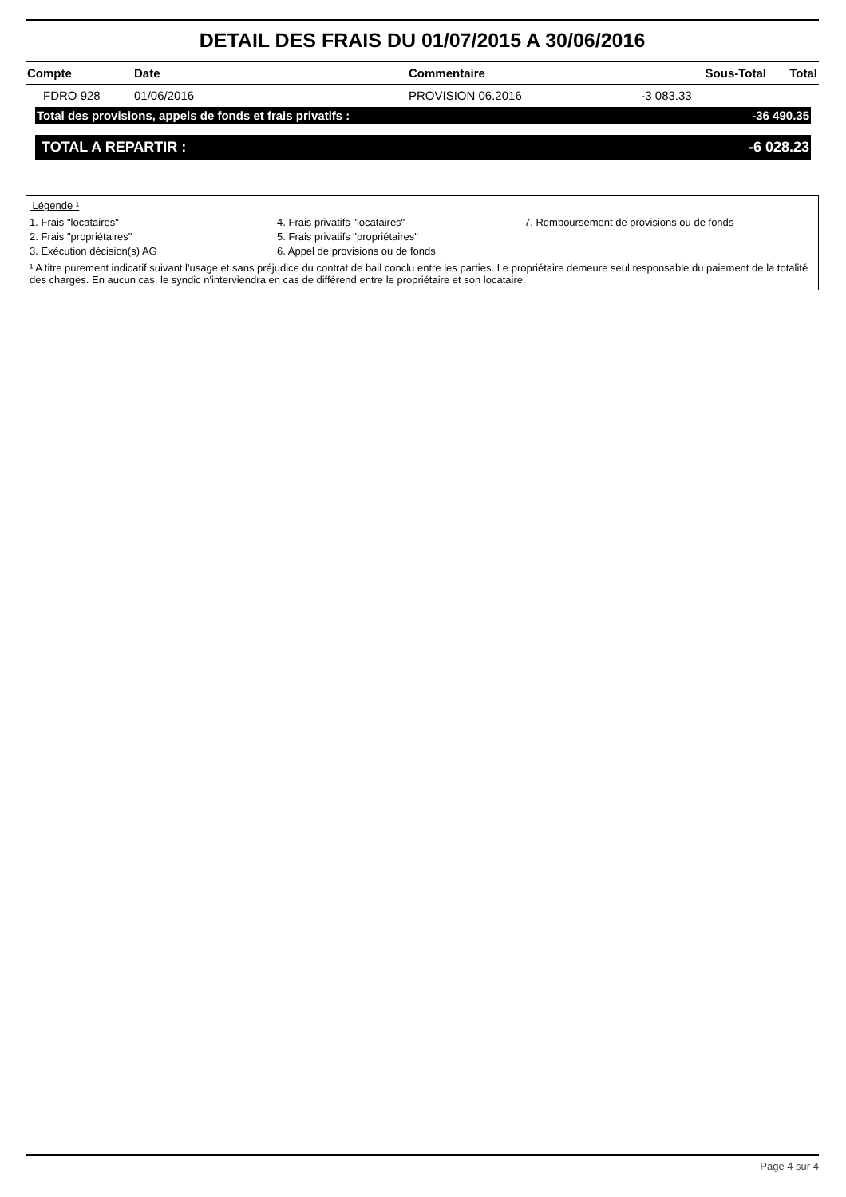DETAIL DES FRAIS DU 01/07/2015 A 30/06/2016
| Compte | Date | Commentaire | Sous-Total | Total |
| --- | --- | --- | --- | --- |
| FDRO 928 | 01/06/2016 | PROVISION 06.2016 | -3 083.33 | |
Total des provisions, appels de fonds et frais privatifs : -36 490.35
TOTAL A REPARTIR : -6 028.23
Légende ¹
1. Frais "locataires" 4. Frais privatifs "locataires" 7. Remboursement de provisions ou de fonds 2. Frais "propriétaires" 5. Frais privatifs "propriétaires" 3. Exécution décision(s) AG 6. Appel de provisions ou de fonds
¹ A titre purement indicatif suivant l'usage et sans préjudice du contrat de bail conclu entre les parties. Le propriétaire demeure seul responsable du paiement de la totalité des charges. En aucun cas, le syndic n'interviendra en cas de différend entre le propriétaire et son locataire.
Page 4 sur 4